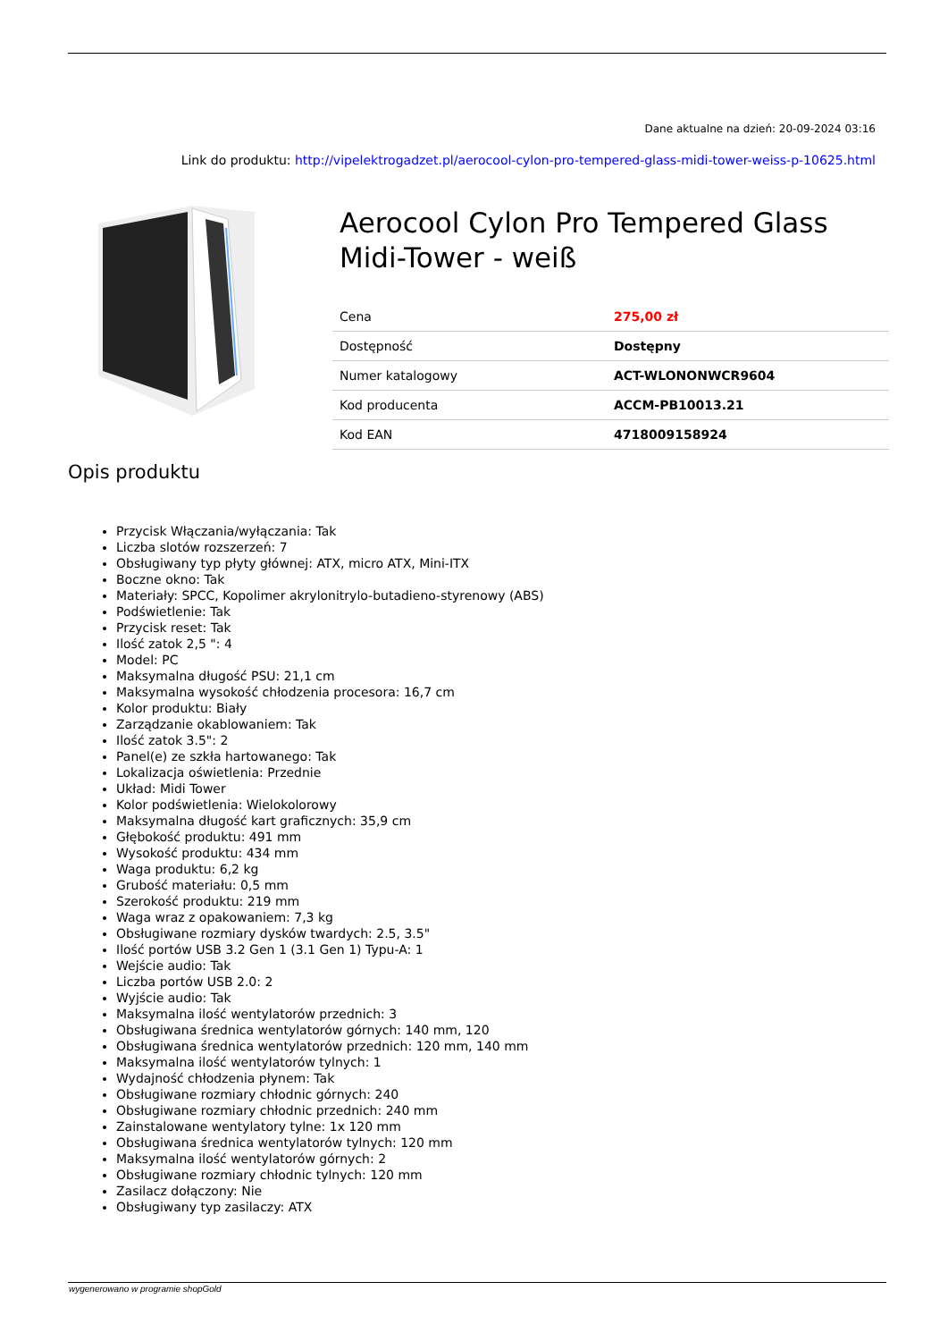Dane aktualne na dzień: 20-09-2024 03:16
Link do produktu: http://vipelektrogadzet.pl/aerocool-cylon-pro-tempered-glass-midi-tower-weiss-p-10625.html
Aerocool Cylon Pro Tempered Glass Midi-Tower - weiß
| Cena | 275,00 zł |
| Dostępność | Dostępny |
| Numer katalogowy | ACT-WLONONWCR9604 |
| Kod producenta | ACCM-PB10013.21 |
| Kod EAN | 4718009158924 |
Opis produktu
Przycisk Włączania/wyłączania: Tak
Liczba slotów rozszerzeń: 7
Obsługiwany typ płyty głównej: ATX, micro ATX, Mini-ITX
Boczne okno: Tak
Materiały: SPCC, Kopolimer akrylonitrylo-butadieno-styrenowy (ABS)
Podświetlenie: Tak
Przycisk reset: Tak
Ilość zatok 2,5 ": 4
Model: PC
Maksymalna długość PSU: 21,1 cm
Maksymalna wysokość chłodzenia procesora: 16,7 cm
Kolor produktu: Biały
Zarządzanie okablowaniem: Tak
Ilość zatok 3.5": 2
Panel(e) ze szkła hartowanego: Tak
Lokalizacja oświetlenia: Przednie
Układ: Midi Tower
Kolor podświetlenia: Wielokolorowy
Maksymalna długość kart graficznych: 35,9 cm
Głębokość produktu: 491 mm
Wysokość produktu: 434 mm
Waga produktu: 6,2 kg
Grubość materiału: 0,5 mm
Szerokość produktu: 219 mm
Waga wraz z opakowaniem: 7,3 kg
Obsługiwane rozmiary dysków twardych: 2.5, 3.5"
Ilość portów USB 3.2 Gen 1 (3.1 Gen 1) Typu-A: 1
Wejście audio: Tak
Liczba portów USB 2.0: 2
Wyjście audio: Tak
Maksymalna ilość wentylatorów przednich: 3
Obsługiwana średnica wentylatorów górnych: 140 mm, 120
Obsługiwana średnica wentylatorów przednich: 120 mm, 140 mm
Maksymalna ilość wentylatorów tylnych: 1
Wydajność chłodzenia płynem: Tak
Obsługiwane rozmiary chłodnic górnych: 240
Obsługiwane rozmiary chłodnic przednich: 240 mm
Zainstalowane wentylatory tylne: 1x 120 mm
Obsługiwana średnica wentylatorów tylnych: 120 mm
Maksymalna ilość wentylatorów górnych: 2
Obsługiwane rozmiary chłodnic tylnych: 120 mm
Zasilacz dołączony: Nie
Obsługiwany typ zasilaczy: ATX
wygenerowano w programie shopGold